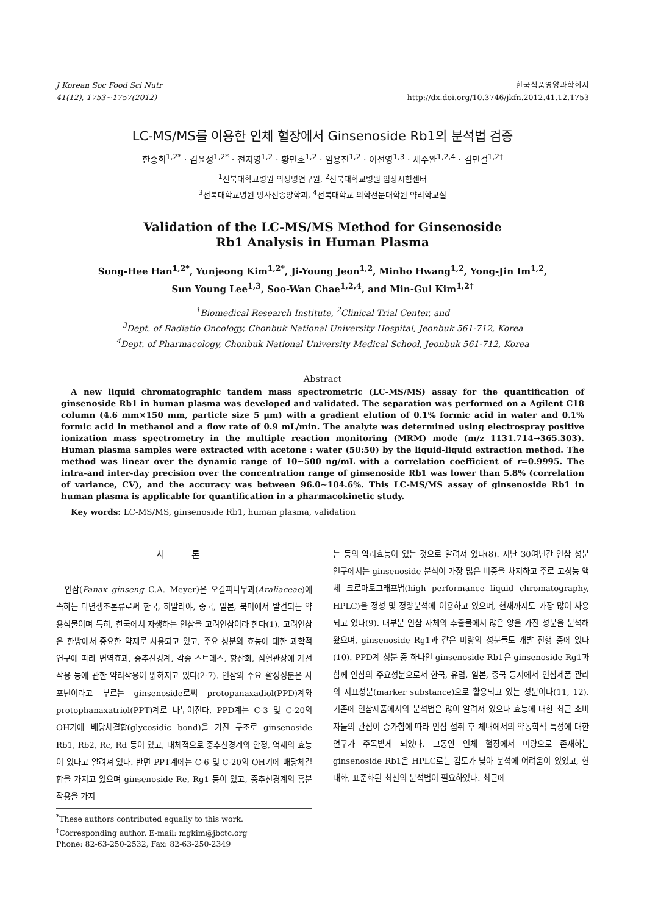J Korean Soc Food Sci Nutr
41(12), 1753~1757(2012)
한국식품영양과학회지
http://dx.doi.org/10.3746/jkfn.2012.41.12.1753
LC-MS/MS를 이용한 인체 혈장에서 Ginsenoside Rb1의 분석법 검증
한송희<sup>1,2*</sup> · 김윤정<sup>1,2*</sup> · 전지영<sup>1,2</sup> · 황민호<sup>1,2</sup> · 임용진<sup>1,2</sup> · 이선영<sup>1,3</sup> · 채수완<sup>1,2,4</sup> · 김민걸<sup>1,2†</sup>
<sup>1</sup> 전북대학교병원 의생명연구원, <sup>2</sup>전북대학교병원 임상시험센터
<sup>3</sup> 전북대학교병원 방사선종양학과, <sup>4</sup>전북대학교 의학전문대학원 약리학교실
Validation of the LC-MS/MS Method for Ginsenoside
Rb1 Analysis in Human Plasma
Song-Hee Han<sup>1,2*</sup>, Yunjeong Kim<sup>1,2*</sup>, Ji-Young Jeon<sup>1,2</sup>, Minho Hwang<sup>1,2</sup>, Yong-Jin Im<sup>1,2</sup>,
Sun Young Lee<sup>1,3</sup>, Soo-Wan Chae<sup>1,2,4</sup>, and Min-Gul Kim<sup>1,2†</sup>
<sup>1</sup> Biomedical Research Institute, <sup>2</sup>Clinical Trial Center, and
<sup>3</sup> Dept. of Radiatio Oncology, Chonbuk National University Hospital, Jeonbuk 561-712, Korea
<sup>4</sup> Dept. of Pharmacology, Chonbuk National University Medical School, Jeonbuk 561-712, Korea
Abstract
A new liquid chromatographic tandem mass spectrometric (LC-MS/MS) assay for the quantification of ginsenoside Rb1 in human plasma was developed and validated. The separation was performed on a Agilent C18 column (4.6 mm×150 mm, particle size 5 μm) with a gradient elution of 0.1% formic acid in water and 0.1% formic acid in methanol and a flow rate of 0.9 mL/min. The analyte was determined using electrospray positive ionization mass spectrometry in the multiple reaction monitoring (MRM) mode (m/z 1131.714→365.303). Human plasma samples were extracted with acetone : water (50:50) by the liquid-liquid extraction method. The method was linear over the dynamic range of 10∼500 ng/mL with a correlation coefficient of r=0.9995. The intra-and inter-day precision over the concentration range of ginsenoside Rb1 was lower than 5.8% (correlation of variance, CV), and the accuracy was between 96.0∼104.6%. This LC-MS/MS assay of ginsenoside Rb1 in human plasma is applicable for quantification in a pharmacokinetic study.
Key words: LC-MS/MS, ginsenoside Rb1, human plasma, validation
서 론
인삼(Panax ginseng C.A. Meyer)은 오갈피나무과(Araliaceae)에 속하는 다년생초본류로써 한국, 히말라야, 중국, 일본, 북미에서 발견되는 약용식물이며 특히, 한국에서 자생하는 인삼을 고려인삼이라 한다(1). 고려인삼은 한방에서 중요한 약재로 사용되고 있고, 주요 성분의 효능에 대한 과학적 연구에 따라 면역효과, 중추신경계, 각종 스트레스, 항산화, 심혈관장애 개선작용 등에 관한 약리작용이 밝혀지고 있다(2-7). 인삼의 주요 활성성분은 사포닌이라고 부르는 ginsenoside로써 protopanaxadiol(PPD)계와 protophanaxatriol(PPT)계로 나누어진다. PPD계는 C-3 및 C-20의 OH기에 배당체결합(glycosidic bond)을 가진 구조로 ginsenoside Rb1, Rb2, Rc, Rd 등이 있고, 대체적으로 중추신경계의 안정, 억제의 효능이 있다고 알려져 있다. 반면 PPT계에는 C-6 및 C-20의 OH기에 배당체결합을 가지고 있으며 ginsenoside Re, Rg1 등이 있고, 중추신경계의 흥분작용을 가지
<sup>*</sup> These authors contributed equally to this work.
<sup>†</sup> Corresponding author. E-mail: mgkim@jbctc.org
Phone: 82-63-250-2532, Fax: 82-63-250-2349
는 등의 약리효능이 있는 것으로 알려져 있다(8). 지난 30여년간 인삼 성분 연구에서는 ginsenoside 분석이 가장 많은 비중을 차지하고 주로 고성능 액체 크로마토그래프법(high performance liquid chromatography, HPLC)을 정성 및 정량분석에 이용하고 있으며, 현재까지도 가장 많이 사용되고 있다(9). 대부분 인삼 자체의 추출물에서 많은 양을 가진 성분을 분석해 왔으며, ginsenoside Rg1과 같은 미량의 성분들도 개발 진행 중에 있다(10). PPD계 성분 중 하나인 ginsenoside Rb1은 ginsenoside Rg1과 함께 인삼의 주요성분으로서 한국, 유럽, 일본, 중국 등지에서 인삼제품 관리의 지표성분(marker substance)으로 활용되고 있는 성분이다(11, 12). 기존에 인삼제품에서의 분석법은 많이 알려져 있으나 효능에 대한 최근 소비자들의 관심이 증가함에 따라 인삼 섭취 후 체내에서의 약동학적 특성에 대한 연구가 주목받게 되었다. 그동안 인체 혈장에서 미량으로 존재하는 ginsenoside Rb1은 HPLC로는 감도가 낮아 분석에 어려움이 있었고, 현대화, 표준화된 최신의 분석법이 필요하였다. 최근에